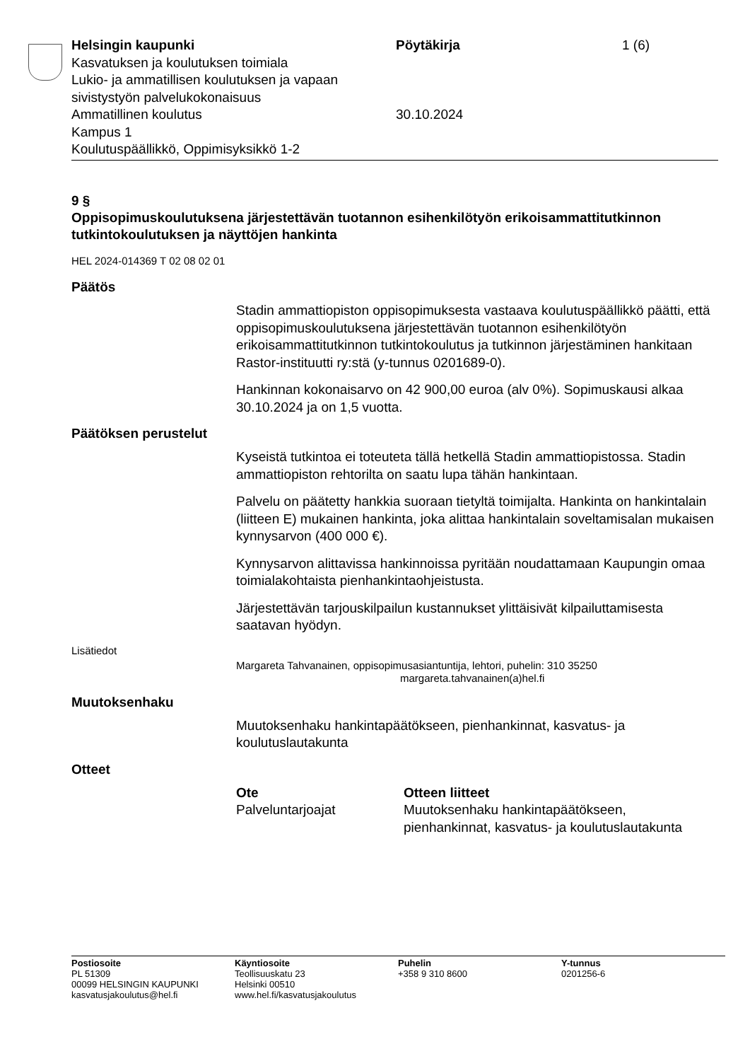Helsingin kaupunki
Kasvatuksen ja koulutuksen toimiala
Lukio- ja ammatillisen koulutuksen ja vapaan sivistystyön palvelukokonaisuus
Ammatillinen koulutus
Kampus 1
Koulutuspäällikkö, Oppimisyksikkö 1-2
Pöytäkirja
30.10.2024
1 (6)
9 §
Oppisopimuskoulutuksena järjestettävän tuotannon esihenkilötyön erikoisammattitutkinnon tutkintokoulutuksen ja näyttöjen hankinta
HEL 2024-014369 T 02 08 02 01
Päätös
Stadin ammattiopiston oppisopimuksesta vastaava koulutuspäällikkö päätti, että oppisopimuskoulutuksena järjestettävän tuotannon esihenkilötyön erikoisammattitutkinnon tutkintokoulutus ja tutkinnon järjestäminen hankitaan Rastor-instituutti ry:stä (y-tunnus 0201689-0).
Hankinnan kokonaisarvo on 42 900,00 euroa (alv 0%). Sopimuskausi alkaa 30.10.2024 ja on 1,5 vuotta.
Päätöksen perustelut
Kyseistä tutkintoa ei toteuteta tällä hetkellä Stadin ammattiopistossa. Stadin ammattiopiston rehtorilta on saatu lupa tähän hankintaan.
Palvelu on päätetty hankkia suoraan tietyltä toimijalta. Hankinta on hankintalain (liitteen E) mukainen hankinta, joka alittaa hankintalain soveltamisalan mukaisen kynnysarvon (400 000 €).
Kynnysarvon alittavissa hankinnoissa pyritään noudattamaan Kaupungin omaa toimialakohtaista pienhankintaohjeistusta.
Järjestettävän tarjouskilpailun kustannukset ylittäisivät kilpailuttamisesta saatavan hyödyn.
Lisätiedot
Margareta Tahvanainen, oppisopimusasiantuntija, lehtori, puhelin: 310 35250
margareta.tahvanainen(a)hel.fi
Muutoksenhaku
Muutoksenhaku hankintapäätökseen, pienhankinnat, kasvatus- ja koulutuslautakunta
Otteet
Ote
Palveluntarjoajat
Otteen liitteet
Muutoksenhaku hankintapäätökseen, pienhankinnat, kasvatus- ja koulutuslautakunta
Postiosoite
PL 51309
00099 HELSINGIN KAUPUNKI
kasvatusjakoulutus@hel.fi
Käyntiosoite
Teollisuuskatu 23
Helsinki 00510
www.hel.fi/kasvatusjakoulutus
Puhelin
+358 9 310 8600
Y-tunnus
0201256-6